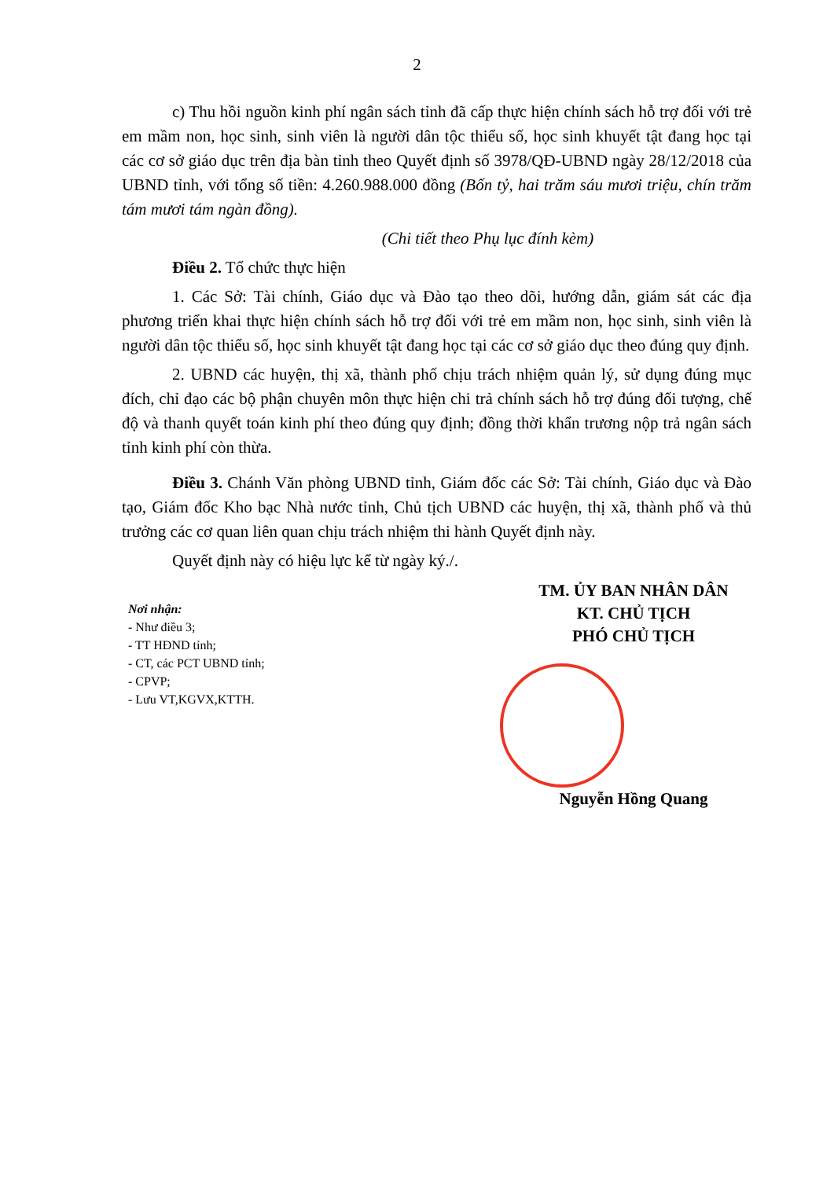2
c) Thu hồi nguồn kinh phí ngân sách tỉnh đã cấp thực hiện chính sách hỗ trợ đối với trẻ em mầm non, học sinh, sinh viên là người dân tộc thiểu số, học sinh khuyết tật đang học tại các cơ sở giáo dục trên địa bàn tỉnh theo Quyết định số 3978/QĐ-UBND ngày 28/12/2018 của UBND tỉnh, với tổng số tiền: 4.260.988.000 đồng (Bốn tỷ, hai trăm sáu mươi triệu, chín trăm tám mươi tám ngàn đồng).
(Chi tiết theo Phụ lục đính kèm)
Điều 2. Tổ chức thực hiện
1. Các Sở: Tài chính, Giáo dục và Đào tạo theo dõi, hướng dẫn, giám sát các địa phương triển khai thực hiện chính sách hỗ trợ đối với trẻ em mầm non, học sinh, sinh viên là người dân tộc thiểu số, học sinh khuyết tật đang học tại các cơ sở giáo dục theo đúng quy định.
2. UBND các huyện, thị xã, thành phố chịu trách nhiệm quản lý, sử dụng đúng mục đích, chỉ đạo các bộ phận chuyên môn thực hiện chi trả chính sách hỗ trợ đúng đối tượng, chế độ và thanh quyết toán kinh phí theo đúng quy định; đồng thời khẩn trương nộp trả ngân sách tỉnh kinh phí còn thừa.
Điều 3. Chánh Văn phòng UBND tỉnh, Giám đốc các Sở: Tài chính, Giáo dục và Đào tạo, Giám đốc Kho bạc Nhà nước tỉnh, Chủ tịch UBND các huyện, thị xã, thành phố và thủ trưởng các cơ quan liên quan chịu trách nhiệm thi hành Quyết định này.
Quyết định này có hiệu lực kể từ ngày ký./.
Nơi nhận:
- Như điều 3;
- TT HĐND tỉnh;
- CT, các PCT UBND tỉnh;
- CPVP;
- Lưu VT,KGVX,KTTH.
TM. ỦY BAN NHÂN DÂN
KT. CHỦ TỊCH
PHÓ CHỦ TỊCH
Nguyễn Hồng Quang